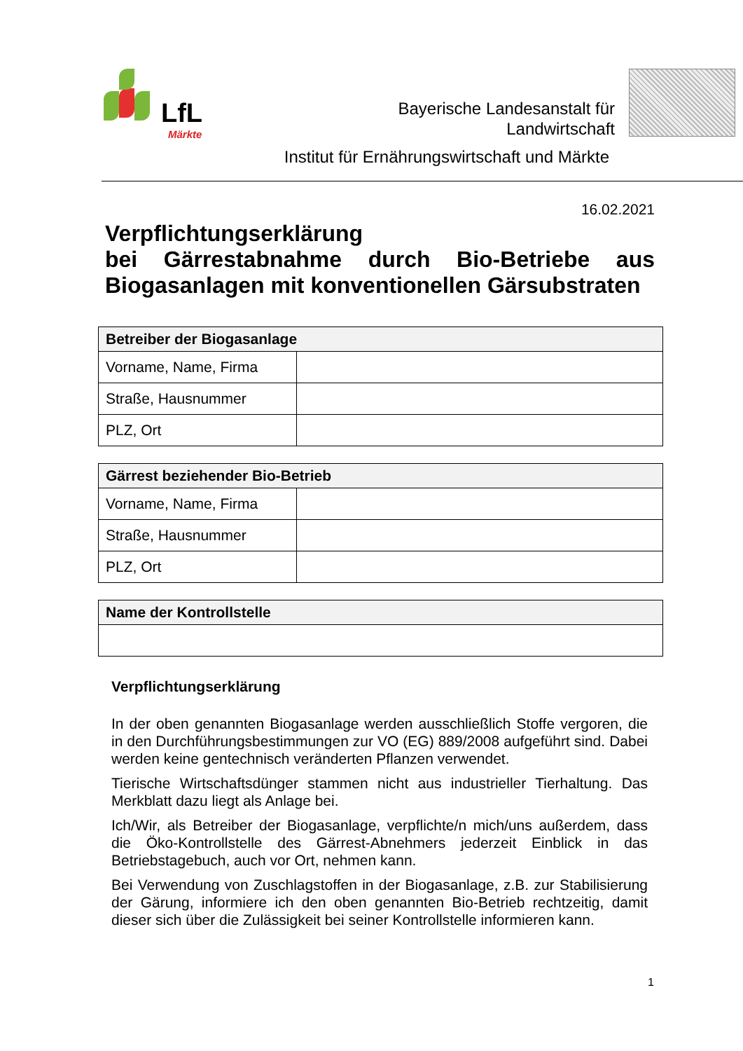LfL
Märkte
Bayerische Landesanstalt für
Landwirtschaft
Institut für Ernährungswirtschaft und Märkte
16.02.2021
Verpflichtungserklärung
bei Gärrestabnahme durch Bio-Betriebe aus Biogasanlagen mit konventionellen Gärsubstraten
| Betreiber der Biogasanlage | |
| --- | --- |
| Vorname, Name, Firma | |
| Straße, Hausnummer | |
| PLZ, Ort | |
| Gärrest beziehender Bio-Betrieb | |
| --- | --- |
| Vorname, Name, Firma | |
| Straße, Hausnummer | |
| PLZ, Ort | |
| Name der Kontrollstelle |
| --- |
Verpflichtungserklärung
In der oben genannten Biogasanlage werden ausschließlich Stoffe vergoren, die in den Durchführungsbestimmungen zur VO (EG) 889/2008 aufgeführt sind. Dabei werden keine gentechnisch veränderten Pflanzen verwendet.
Tierische Wirtschaftsdünger stammen nicht aus industrieller Tierhaltung. Das Merkblatt dazu liegt als Anlage bei.
Ich/Wir, als Betreiber der Biogasanlage, verpflichte/n mich/uns außerdem, dass die Öko-Kontrollstelle des Gärrest-Abnehmers jederzeit Einblick in das Betriebstagebuch, auch vor Ort, nehmen kann.
Bei Verwendung von Zuschlagstoffen in der Biogasanlage, z.B. zur Stabilisierung der Gärung, informiere ich den oben genannten Bio-Betrieb rechtzeitig, damit dieser sich über die Zulässigkeit bei seiner Kontrollstelle informieren kann.
1